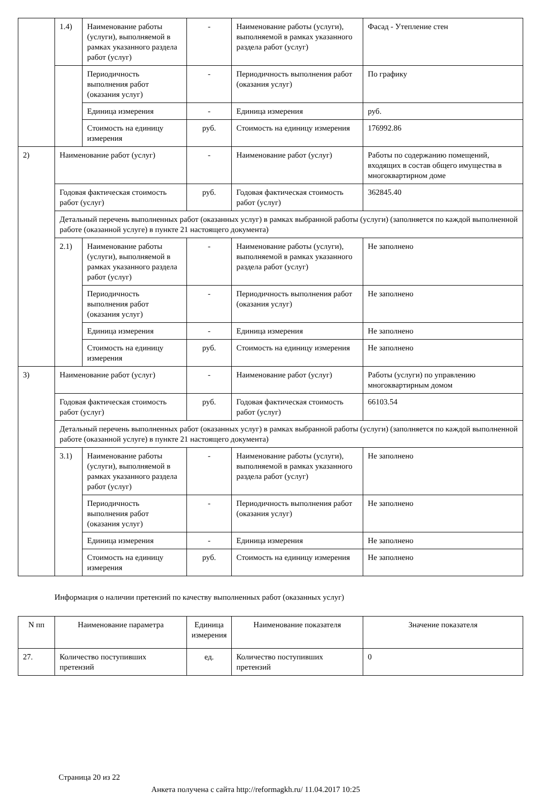| | 1.4) | Наименование работы (услуги), выполняемой в рамках указанного раздела работ (услуг) | - | Наименование работы (услуги), выполняемой в рамках указанного раздела работ (услуг) | Фасад - Утепление стен | |
| | | Периодичность выполнения работ (оказания услуг) | - | Периодичность выполнения работ (оказания услуг) | По графику | |
| | | Единица измерения | - | Единица измерения | руб. | |
| | | Стоимость на единицу измерения | руб. | Стоимость на единицу измерения | 176992.86 | |
| 2) | Наименование работ (услуг) | | - | Наименование работ (услуг) | Работы по содержанию помещений, входящих в состав общего имущества в многоквартирном доме | |
| | Годовая фактическая стоимость работ (услуг) | | руб. | Годовая фактическая стоимость работ (услуг) | 362845.40 | |
| | Детальный перечень выполненных работ (оказанных услуг) в рамках выбранной работы (услуги) (заполняется по каждой выполненной работе (оказанной услуге) в пункте 21 настоящего документа) | | | | | |
| | 2.1) | Наименование работы (услуги), выполняемой в рамках указанного раздела работ (услуг) | - | Наименование работы (услуги), выполняемой в рамках указанного раздела работ (услуг) | Не заполнено | |
| | | Периодичность выполнения работ (оказания услуг) | - | Периодичность выполнения работ (оказания услуг) | Не заполнено | |
| | | Единица измерения | - | Единица измерения | Не заполнено | |
| | | Стоимость на единицу измерения | руб. | Стоимость на единицу измерения | Не заполнено | |
| 3) | | Наименование работ (услуг) | | - | Наименование работ (услуг) | Работы (услуги) по управлению многоквартирным домом |
| | | Годовая фактическая стоимость работ (услуг) | | руб. | Годовая фактическая стоимость работ (услуг) | 66103.54 |
| | | Детальный перечень выполненных работ (оказанных услуг) в рамках выбранной работы (услуги) (заполняется по каждой выполненной работе (оказанной услуге) в пункте 21 настоящего документа) | | | | |
| | | 3.1) | Наименование работы (услуги), выполняемой в рамках указанного раздела работ (услуг) | - | Наименование работы (услуги), выполняемой в рамках указанного раздела работ (услуг) | Не заполнено |
| | | | Периодичность выполнения работ (оказания услуг) | - | Периодичность выполнения работ (оказания услуг) | Не заполнено |
| | | | Единица измерения | - | Единица измерения | Не заполнено |
| | | | Стоимость на единицу измерения | руб. | Стоимость на единицу измерения | Не заполнено |
Информация о наличии претензий по качеству выполненных работ (оказанных услуг)
| N пп | Наименование параметра | Единица измерения | Наименование показателя | Значение показателя |
| --- | --- | --- | --- | --- |
| 27. | Количество поступивших претензий | ед. | Количество поступивших претензий | 0 |
Страница 20 из 22
Анкета получена с сайта http://reformagkh.ru/ 11.04.2017 10:25